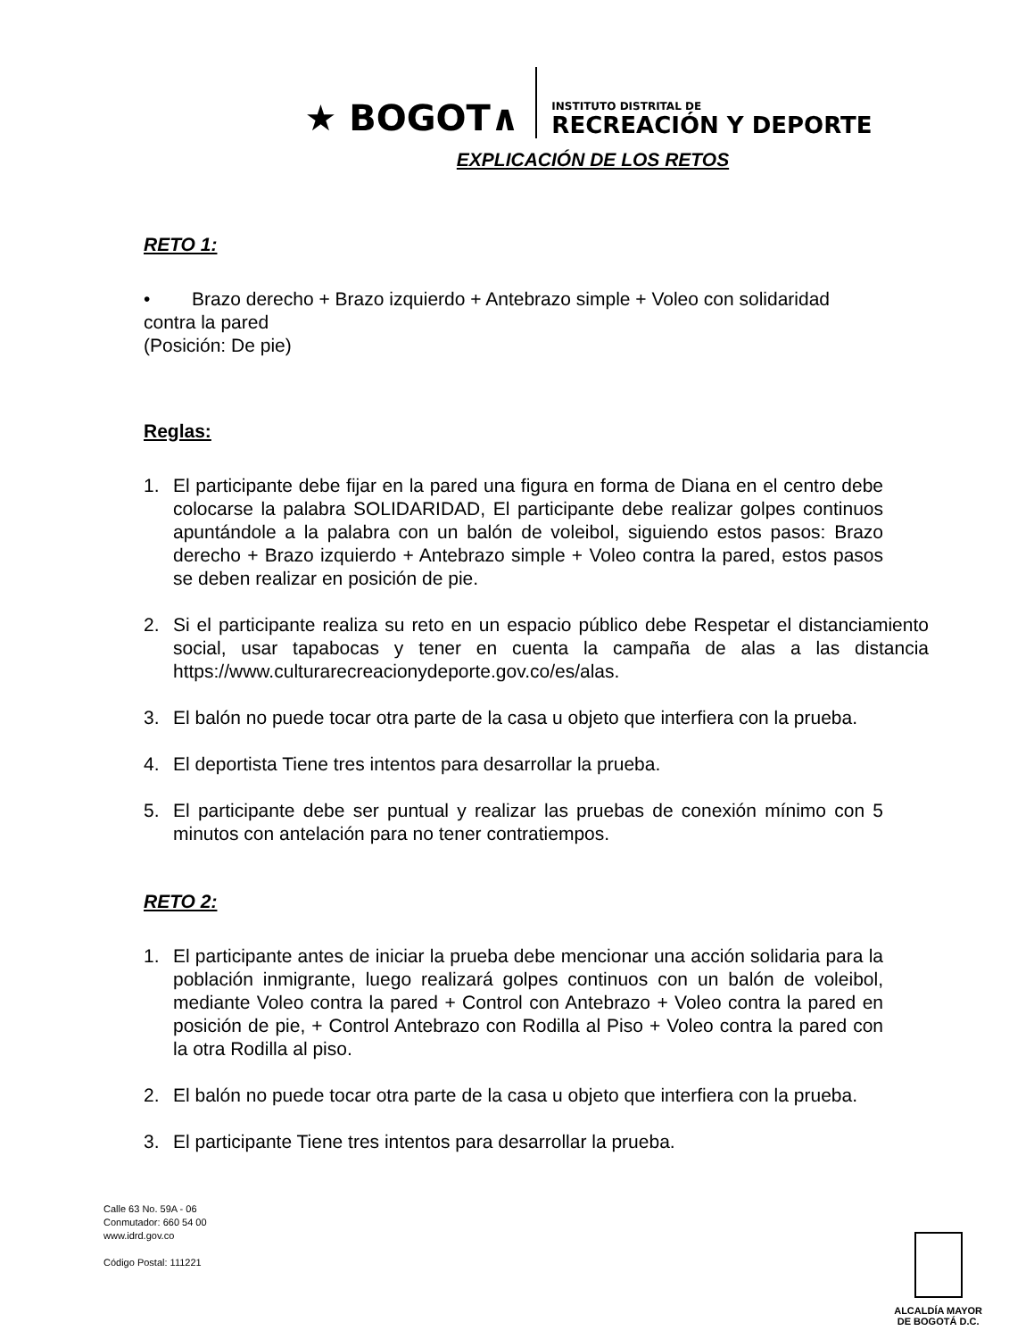★ BOGOT∧
INSTITUTO DISTRITAL DE
RECREACIÓN Y DEPORTE
EXPLICACIÓN DE LOS RETOS
RETO 1:
• Brazo derecho + Brazo izquierdo + Antebrazo simple + Voleo con solidaridad contra la pared
(Posición: De pie)
Reglas:
1. El participante debe fijar en la pared una figura en forma de Diana en el centro debe colocarse la palabra SOLIDARIDAD, El participante debe realizar golpes continuos apuntándole a la palabra con un balón de voleibol, siguiendo estos pasos: Brazo derecho + Brazo izquierdo + Antebrazo simple + Voleo contra la pared, estos pasos se deben realizar en posición de pie.
2. Si el participante realiza su reto en un espacio público debe Respetar el distanciamiento social, usar tapabocas y tener en cuenta la campaña de alas a las distancia https://www.culturarecreacionydeporte.gov.co/es/alas.
3. El balón no puede tocar otra parte de la casa u objeto que interfiera con la prueba.
4. El deportista Tiene tres intentos para desarrollar la prueba.
5. El participante debe ser puntual y realizar las pruebas de conexión mínimo con 5 minutos con antelación para no tener contratiempos.
RETO 2:
1. El participante antes de iniciar la prueba debe mencionar una acción solidaria para la población inmigrante, luego realizará golpes continuos con un balón de voleibol, mediante Voleo contra la pared + Control con Antebrazo + Voleo contra la pared en posición de pie, + Control Antebrazo con Rodilla al Piso + Voleo contra la pared con la otra Rodilla al piso.
2. El balón no puede tocar otra parte de la casa u objeto que interfiera con la prueba.
3. El participante Tiene tres intentos para desarrollar la prueba.
Calle 63 No. 59A - 06
Conmutador: 660 54 00
www.idrd.gov.co
Código Postal: 111221
ALCALDÍA MAYOR
DE BOGOTÁ D.C.